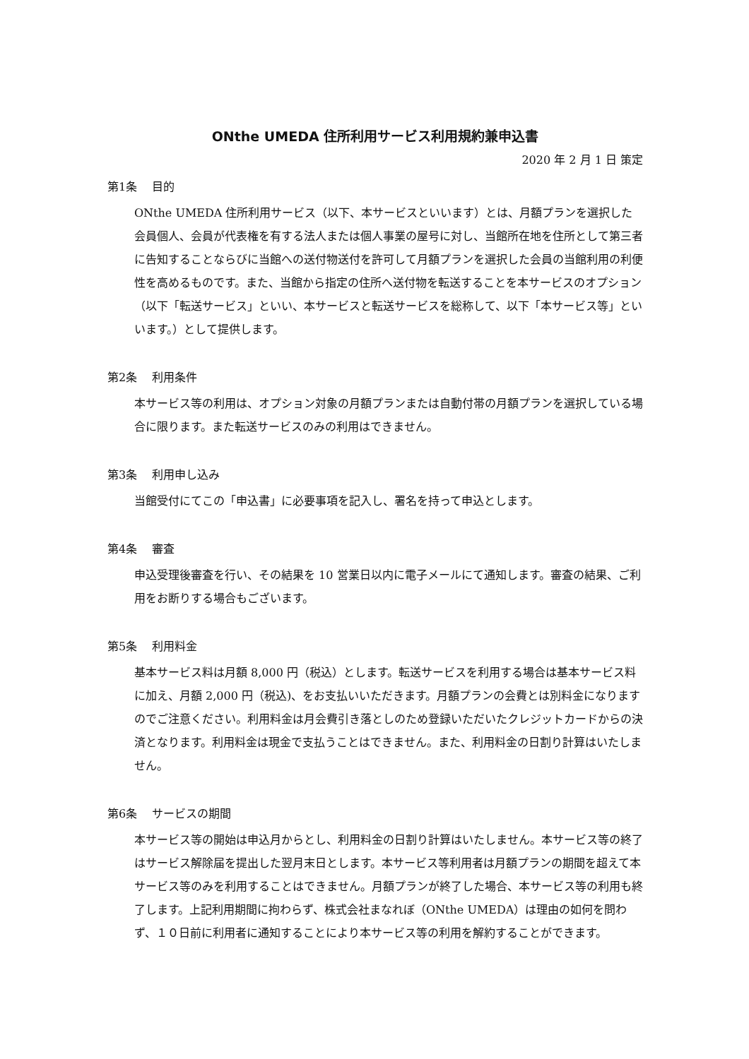ONthe UMEDA 住所利用サービス利用規約兼申込書
2020 年 2 月 1 日 策定
第1条　 目的
ONthe UMEDA 住所利用サービス（以下、本サービスといいます）とは、月額プランを選択した会員個人、会員が代表権を有する法人または個人事業の屋号に対し、当館所在地を住所として第三者に告知することならびに当館への送付物送付を許可して月額プランを選択した会員の当館利用の利便性を高めるものです。また、当館から指定の住所へ送付物を転送することを本サービスのオプション（以下「転送サービス」といい、本サービスと転送サービスを総称して、以下「本サービス等」といいます。）として提供します。
第2条　 利用条件
本サービス等の利用は、オプション対象の月額プランまたは自動付帯の月額プランを選択している場合に限ります。また転送サービスのみの利用はできません。
第3条　 利用申し込み
当館受付にてこの「申込書」に必要事項を記入し、署名を持って申込とします。
第4条　 審査
申込受理後審査を行い、その結果を 10 営業日以内に電子メールにて通知します。審査の結果、ご利用をお断りする場合もございます。
第5条　 利用料金
基本サービス料は月額 8,000 円（税込）とします。転送サービスを利用する場合は基本サービス料に加え、月額 2,000 円（税込)、をお支払いいただきます。月額プランの会費とは別料金になりますのでご注意ください。利用料金は月会費引き落としのため登録いただいたクレジットカードからの決済となります。利用料金は現金で支払うことはできません。また、利用料金の日割り計算はいたしません。
第6条　 サービスの期間
本サービス等の開始は申込月からとし、利用料金の日割り計算はいたしません。本サービス等の終了はサービス解除届を提出した翌月末日とします。本サービス等利用者は月額プランの期間を超えて本サービス等のみを利用することはできません。月額プランが終了した場合、本サービス等の利用も終了します。上記利用期間に拘わらず、株式会社まなれぼ（ONthe UMEDA）は理由の如何を問わず、１０日前に利用者に通知することにより本サービス等の利用を解約することができます。